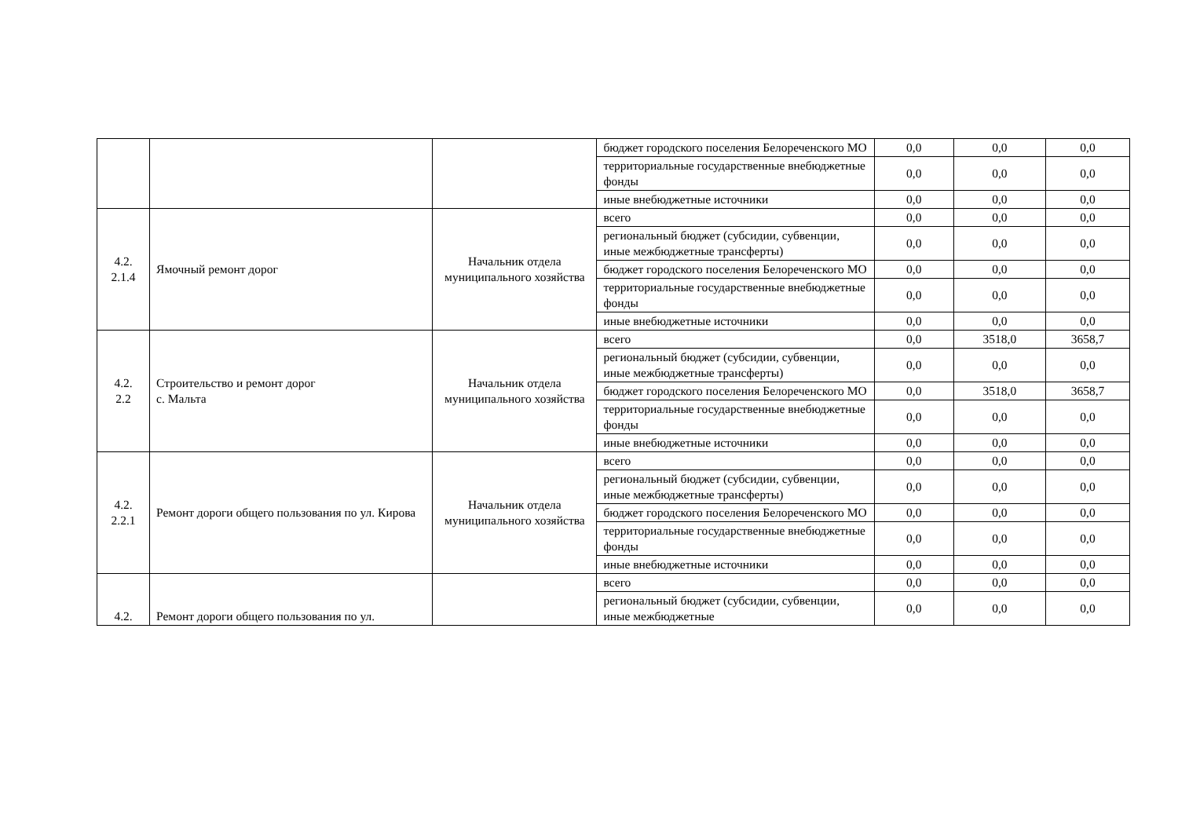| | | | бюджет городского поселения Белореченского МО | 0,0 | 0,0 | 0,0 |
| | | | территориальные государственные внебюджетные фонды | 0,0 | 0,0 | 0,0 |
| | | | иные внебюджетные источники | 0,0 | 0,0 | 0,0 |
| 4.2. 2.1.4 | Ямочный ремонт дорог | Начальник отдела муниципального хозяйства | всего | 0,0 | 0,0 | 0,0 |
| | | | региональный бюджет (субсидии, субвенции, иные межбюджетные трансферты) | 0,0 | 0,0 | 0,0 |
| | | | бюджет городского поселения Белореченского МО | 0,0 | 0,0 | 0,0 |
| | | | территориальные государственные внебюджетные фонды | 0,0 | 0,0 | 0,0 |
| | | | иные внебюджетные источники | 0,0 | 0,0 | 0,0 |
| 4.2. 2.2 | Строительство и ремонт дорог с. Мальта | Начальник отдела муниципального хозяйства | всего | 0,0 | 3518,0 | 3658,7 |
| | | | региональный бюджет (субсидии, субвенции, иные межбюджетные трансферты) | 0,0 | 0,0 | 0,0 |
| | | | бюджет городского поселения Белореченского МО | 0,0 | 3518,0 | 3658,7 |
| | | | территориальные государственные внебюджетные фонды | 0,0 | 0,0 | 0,0 |
| | | | иные внебюджетные источники | 0,0 | 0,0 | 0,0 |
| 4.2. 2.2.1 | Ремонт дороги общего пользования по ул. Кирова | Начальник отдела муниципального хозяйства | всего | 0,0 | 0,0 | 0,0 |
| | | | региональный бюджет (субсидии, субвенции, иные межбюджетные трансферты) | 0,0 | 0,0 | 0,0 |
| | | | бюджет городского поселения Белореченского МО | 0,0 | 0,0 | 0,0 |
| | | | территориальные государственные внебюджетные фонды | 0,0 | 0,0 | 0,0 |
| | | | иные внебюджетные источники | 0,0 | 0,0 | 0,0 |
| 4.2. | Ремонт дороги общего пользования по ул. | | всего | 0,0 | 0,0 | 0,0 |
| | | | региональный бюджет (субсидии, субвенции, иные межбюджетные | 0,0 | 0,0 | 0,0 |